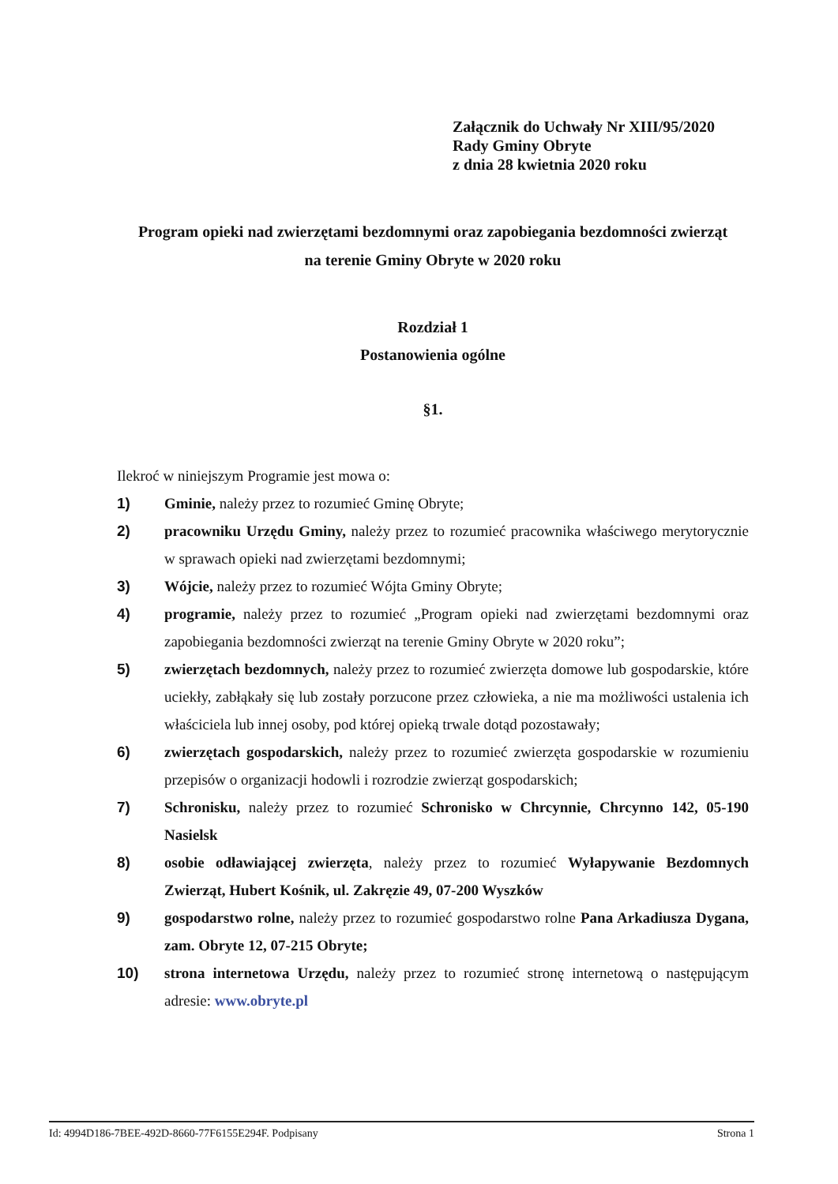Załącznik do Uchwały Nr XIII/95/2020
Rady Gminy Obryte
z dnia 28 kwietnia 2020 roku
Program opieki nad zwierzętami bezdomnymi oraz zapobiegania bezdomności zwierząt
na terenie Gminy Obryte w 2020 roku
Rozdział 1
Postanowienia ogólne
§1.
Ilekroć w niniejszym Programie jest mowa o:
1) Gminie, należy przez to rozumieć Gminę Obryte;
2) pracowniku Urzędu Gminy, należy przez to rozumieć pracownika właściwego merytorycznie w sprawach opieki nad zwierzętami bezdomnymi;
3) Wójcie, należy przez to rozumieć Wójta Gminy Obryte;
4) programie, należy przez to rozumieć „Program opieki nad zwierzętami bezdomnymi oraz zapobiegania bezdomności zwierząt na terenie Gminy Obryte w 2020 roku”;
5) zwierzętach bezdomnych, należy przez to rozumieć zwierzęta domowe lub gospodarskie, które uciekły, zabłąkały się lub zostały porzucone przez człowieka, a nie ma możliwości ustalenia ich właściciela lub innej osoby, pod której opieką trwale dotąd pozostawały;
6) zwierzętach gospodarskich, należy przez to rozumieć zwierzęta gospodarskie w rozumieniu przepisów o organizacji hodowli i rozrodzie zwierząt gospodarskich;
7) Schronisku, należy przez to rozumieć Schronisko w Chrcynnie, Chrcynno 142, 05-190 Nasielsk
8) osobie odławiającej zwierzęta, należy przez to rozumieć Wyłapywanie Bezdomnych Zwierząt, Hubert Kośnik, ul. Zakręzie 49, 07-200 Wyszków
9) gospodarstwo rolne, należy przez to rozumieć gospodarstwo rolne Pana Arkadiusza Dygana, zam. Obryte 12, 07-215 Obryte;
10) strona internetowa Urzędu, należy przez to rozumieć stronę internetową o następującym adresie: www.obryte.pl
Id: 4994D186-7BEE-492D-8660-77F6155E294F. Podpisany Strona 1